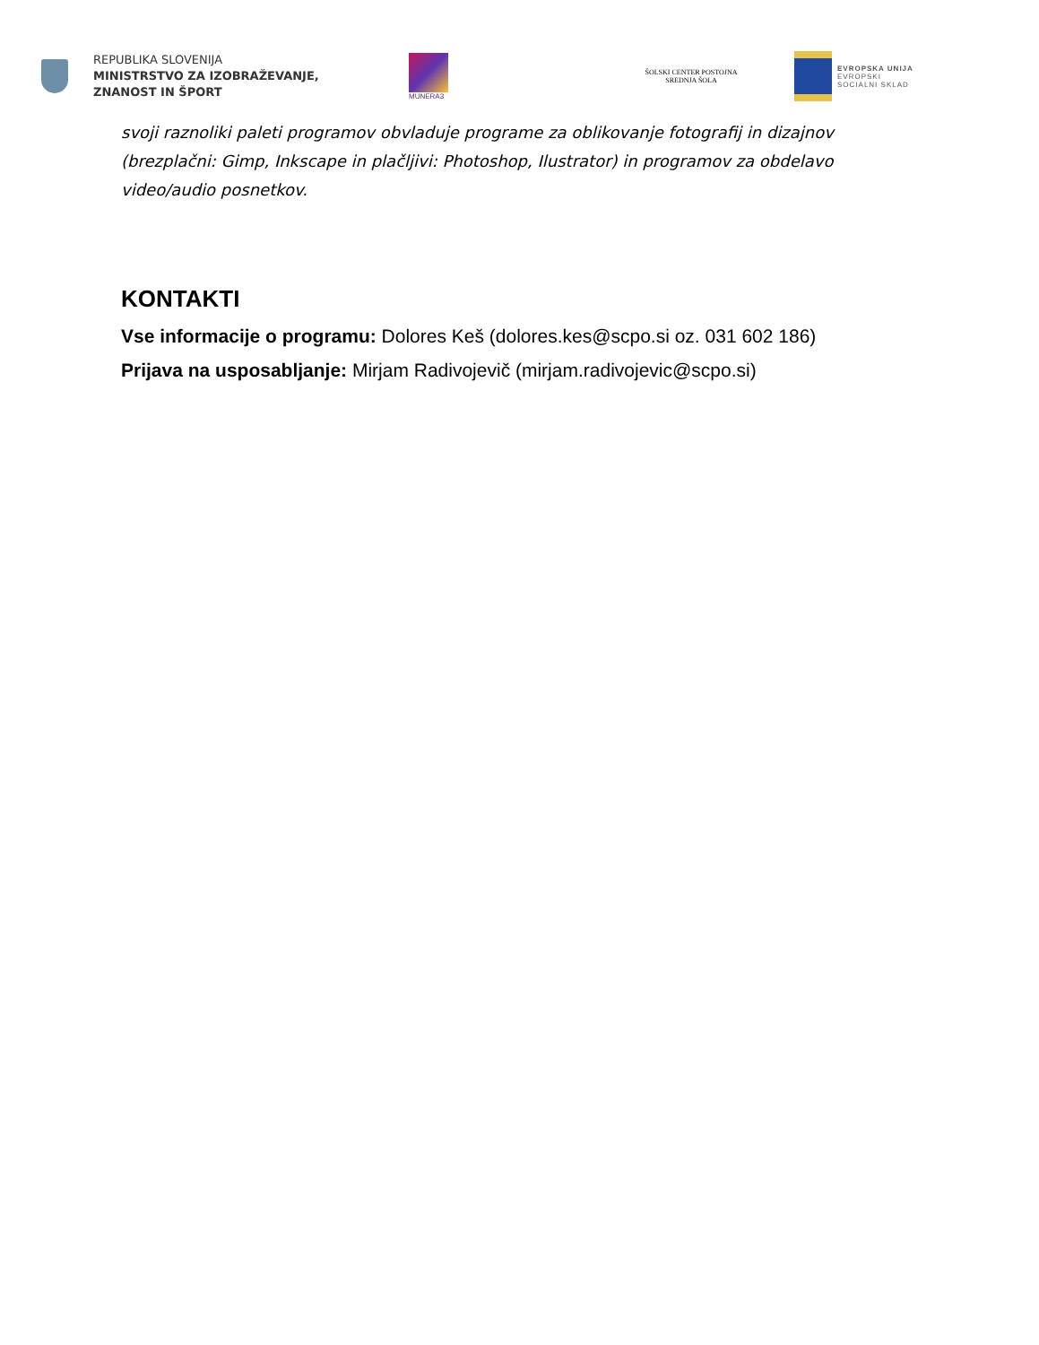REPUBLIKA SLOVENIJA
MINISTRSTVO ZA IZOBRAŽEVANJE,
ZNANOST IN ŠPORT
MUNERA3
ŠOLSKI CENTER POSTOJNA
SREDNJA ŠOLA
EVROPSKA UNIJA
EVROPSKI
SOCIALNI SKLAD
svoji raznoliki paleti programov obvladuje programe za oblikovanje fotografij in dizajnov (brezplačni: Gimp, Inkscape in plačljivi: Photoshop, Ilustrator) in programov za obdelavo video/audio posnetkov.
KONTAKTI
Vse informacije o programu: Dolores Keš (dolores.kes@scpo.si oz. 031 602 186)
Prijava na usposabljanje: Mirjam Radivojevič (mirjam.radivojevic@scpo.si)